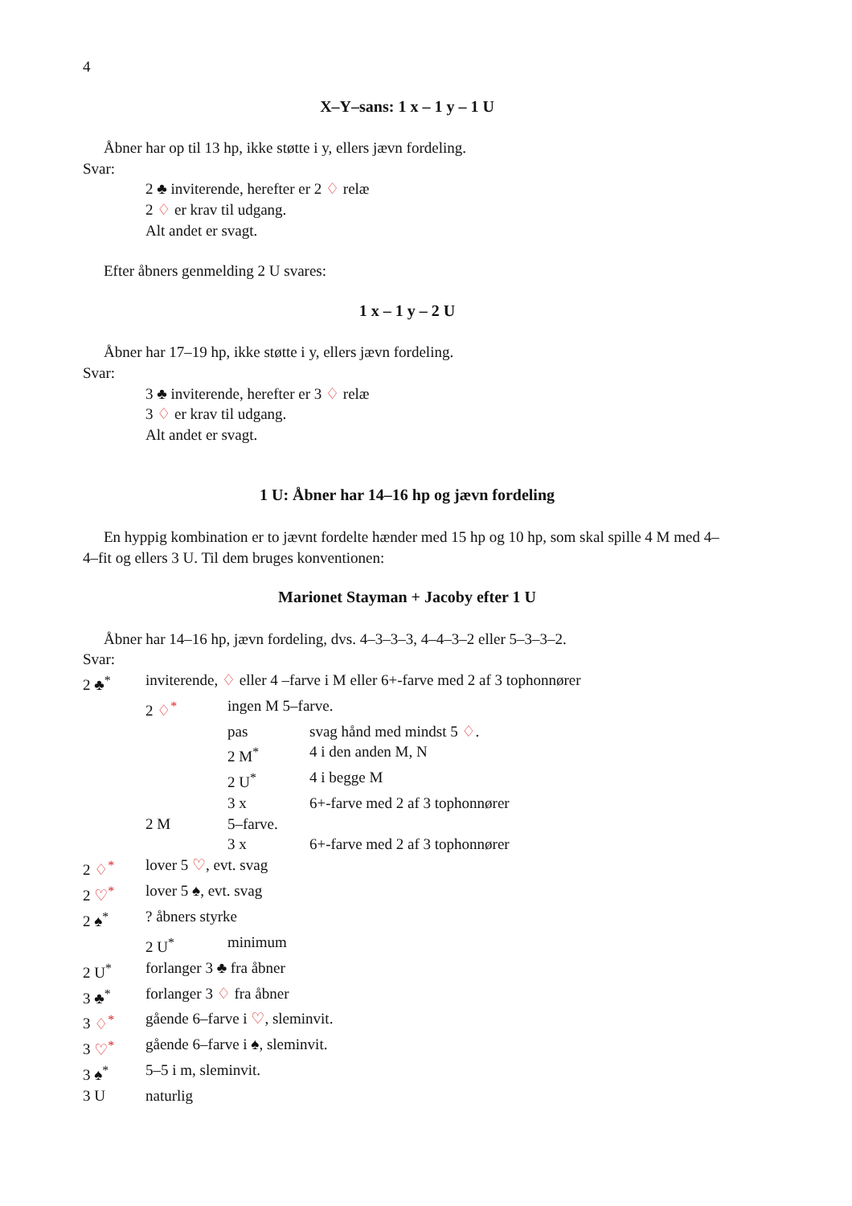4
X–Y–sans: 1 x – 1 y – 1 U
Åbner har op til 13 hp, ikke støtte i y, ellers jævn fordeling.
Svar:
2 ♣ inviterende, herefter er 2 ♢ relæ
2 ♢ er krav til udgang.
Alt andet er svagt.
Efter åbners genmelding 2 U svares:
1 x – 1 y – 2 U
Åbner har 17–19 hp, ikke støtte i y, ellers jævn fordeling.
Svar:
3 ♣ inviterende, herefter er 3 ♢ relæ
3 ♢ er krav til udgang.
Alt andet er svagt.
1 U: Åbner har 14–16 hp og jævn fordeling
En hyppig kombination er to jævnt fordelte hænder med 15 hp og 10 hp, som skal spille 4 M med 4–4–fit og ellers 3 U. Til dem bruges konventionen:
Marionet Stayman + Jacoby efter 1 U
Åbner har 14–16 hp, jævn fordeling, dvs. 4–3–3–3, 4–4–3–2 eller 5–3–3–2.
Svar:
| 2 ♣<sup>*</sup> | inviterende, ♢ eller 4 –farve i M eller 6+-farve med 2 af 3 tophonnører | | |
| | 2 ♢<sup>*</sup> | ingen M 5–farve. | |
| | | pas | svag hånd med mindst 5 ♢ . |
| | | 2 M<sup>*</sup> | 4 i den anden M, N |
| | | 2 U<sup>*</sup> | 4 i begge M |
| | | 3 x | 6+-farve med 2 af 3 tophonnører |
| | 2 M | 5–farve. | |
| | | 3 x | 6+-farve med 2 af 3 tophonnører |
| 2 ♢<sup>*</sup> | lover 5 ♡ , evt. svag | | |
| 2 ♡<sup>*</sup> | lover 5 ♠, evt. svag | | |
| 2 ♠<sup>*</sup> | ? åbners styrke | | |
| | 2 U<sup>*</sup> | minimum | |
| 2 U<sup>*</sup> | forlanger 3 ♣ fra åbner | | |
| 3 ♣<sup>*</sup> | forlanger 3 ♢ fra åbner | | |
| 3 ♢<sup>*</sup> | gående 6–farve i ♡ , sleminvit. | | |
| 3 ♡<sup>*</sup> | gående 6–farve i ♠, sleminvit. | | |
| 3 ♠<sup>*</sup> | 5–5 i m, sleminvit. | | |
| 3 U | naturlig | | |